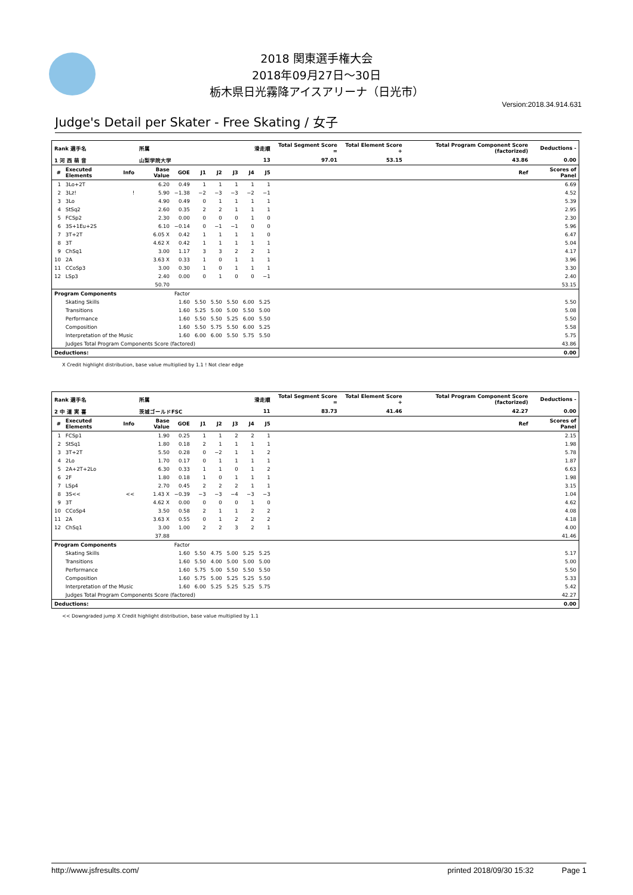2018 関東選手権大会
2018年09月27日～30日
栃木県日光霧降アイスアリーナ（日光市）
Version:2018.34.914.631
Judge's Detail per Skater - Free Skating / 女子
| Rank 選手名 | | | 所属 | | | 滑走順 | | | | Total Segment Score = | Total Element Score + | Total Program Component Score (factorized) | | Deductions - |
| --- | --- | --- | --- | --- | --- | --- | --- | --- | --- | --- | --- | --- | --- | --- |
| 1 河 西 萌 音 | | | 山梨学院大学 | | | 13 | | | | 97.01 | 53.15 | 43.86 | | 0.00 |
| # | Executed Elements | Info | Base Value | GOE | J1 | J2 | J3 | J4 | J5 | | | | Ref | Scores of Panel |
| 1 | 3Lo+2T | | 6.20 | 0.49 | 1 | 1 | 1 | 1 | 1 | | | | | 6.69 |
| 2 | 3Lz! | ! | 5.90 | −1.38 | −2 | −3 | −3 | −2 | −1 | | | | | 4.52 |
| 3 | 3Lo | | 4.90 | 0.49 | 0 | 1 | 1 | 1 | 1 | | | | | 5.39 |
| 4 | StSq2 | | 2.60 | 0.35 | 2 | 2 | 1 | 1 | 1 | | | | | 2.95 |
| 5 | FCSp2 | | 2.30 | 0.00 | 0 | 0 | 0 | 1 | 0 | | | | | 2.30 |
| 6 | 3S+1Eu+2S | | 6.10 | −0.14 | 0 | −1 | −1 | 0 | 0 | | | | | 5.96 |
| 7 | 3T+2T | | 6.05 X | 0.42 | 1 | 1 | 1 | 1 | 0 | | | | | 6.47 |
| 8 | 3T | | 4.62 X | 0.42 | 1 | 1 | 1 | 1 | 1 | | | | | 5.04 |
| 9 | ChSq1 | | 3.00 | 1.17 | 3 | 3 | 2 | 2 | 1 | | | | | 4.17 |
| 10 | 2A | | 3.63 X | 0.33 | 1 | 0 | 1 | 1 | 1 | | | | | 3.96 |
| 11 | CCoSp3 | | 3.00 | 0.30 | 1 | 0 | 1 | 1 | 1 | | | | | 3.30 |
| 12 | LSp3 | | 2.40 | 0.00 | 0 | 1 | 0 | 0 | −1 | | | | | 2.40 |
| | | | 50.70 | | | | | | | | | | | 53.15 |
| Program Components | | | | Factor | | | | | | | | | | |
| | Skating Skills | | | 1.60 | 5.50 | 5.50 | 5.50 | 6.00 | 5.25 | | | | | 5.50 |
| | Transitions | | | 1.60 | 5.25 | 5.00 | 5.00 | 5.50 | 5.00 | | | | | 5.08 |
| | Performance | | | 1.60 | 5.50 | 5.50 | 5.25 | 6.00 | 5.50 | | | | | 5.50 |
| | Composition | | | 1.60 | 5.50 | 5.75 | 5.50 | 6.00 | 5.25 | | | | | 5.58 |
| | Interpretation of the Music | | | 1.60 | 6.00 | 6.00 | 5.50 | 5.75 | 5.50 | | | | | 5.75 |
| | Judges Total Program Components Score (factored) | | | | | | | | | | | | | 43.86 |
| Deductions: | | | | | | | | | | | | | | 0.00 |
X Credit highlight distribution, base value multiplied by 1.1 ! Not clear edge
| Rank 選手名 | | | 所属 | | | 滑走順 | | | | Total Segment Score = | Total Element Score + | Total Program Component Score (factorized) | | Deductions - |
| --- | --- | --- | --- | --- | --- | --- | --- | --- | --- | --- | --- | --- | --- | --- |
| 2 中 道 実 喜 | | | 茨城ゴールドFSC | | | 11 | | | | 83.73 | 41.46 | 42.27 | | 0.00 |
| # | Executed Elements | Info | Base Value | GOE | J1 | J2 | J3 | J4 | J5 | | | | Ref | Scores of Panel |
| 1 | FCSp1 | | 1.90 | 0.25 | 1 | 1 | 2 | 2 | 1 | | | | | 2.15 |
| 2 | StSq1 | | 1.80 | 0.18 | 2 | 1 | 1 | 1 | 1 | | | | | 1.98 |
| 3 | 3T+2T | | 5.50 | 0.28 | 0 | −2 | 1 | 1 | 2 | | | | | 5.78 |
| 4 | 2Lo | | 1.70 | 0.17 | 0 | 1 | 1 | 1 | 1 | | | | | 1.87 |
| 5 | 2A+2T+2Lo | | 6.30 | 0.33 | 1 | 1 | 0 | 1 | 2 | | | | | 6.63 |
| 6 | 2F | | 1.80 | 0.18 | 1 | 0 | 1 | 1 | 1 | | | | | 1.98 |
| 7 | LSp4 | | 2.70 | 0.45 | 2 | 2 | 2 | 1 | 1 | | | | | 3.15 |
| 8 | 3S<< | << | 1.43 X | −0.39 | −3 | −3 | −4 | −3 | −3 | | | | | 1.04 |
| 9 | 3T | | 4.62 X | 0.00 | 0 | 0 | 0 | 1 | 0 | | | | | 4.62 |
| 10 | CCoSp4 | | 3.50 | 0.58 | 2 | 1 | 1 | 2 | 2 | | | | | 4.08 |
| 11 | 2A | | 3.63 X | 0.55 | 0 | 1 | 2 | 2 | 2 | | | | | 4.18 |
| 12 | ChSq1 | | 3.00 | 1.00 | 2 | 2 | 3 | 2 | 1 | | | | | 4.00 |
| | | | 37.88 | | | | | | | | | | | 41.46 |
| Program Components | | | | Factor | | | | | | | | | | |
| | Skating Skills | | | 1.60 | 5.50 | 4.75 | 5.00 | 5.25 | 5.25 | | | | | 5.17 |
| | Transitions | | | 1.60 | 5.50 | 4.00 | 5.00 | 5.00 | 5.00 | | | | | 5.00 |
| | Performance | | | 1.60 | 5.75 | 5.00 | 5.50 | 5.50 | 5.50 | | | | | 5.50 |
| | Composition | | | 1.60 | 5.75 | 5.00 | 5.25 | 5.25 | 5.50 | | | | | 5.33 |
| | Interpretation of the Music | | | 1.60 | 6.00 | 5.25 | 5.25 | 5.25 | 5.75 | | | | | 5.42 |
| | Judges Total Program Components Score (factored) | | | | | | | | | | | | | 42.27 |
| Deductions: | | | | | | | | | | | | | | 0.00 |
<< Downgraded jump X Credit highlight distribution, base value multiplied by 1.1
http://www.jsfresults.com/ printed 2018/09/30 15:32 Page 1